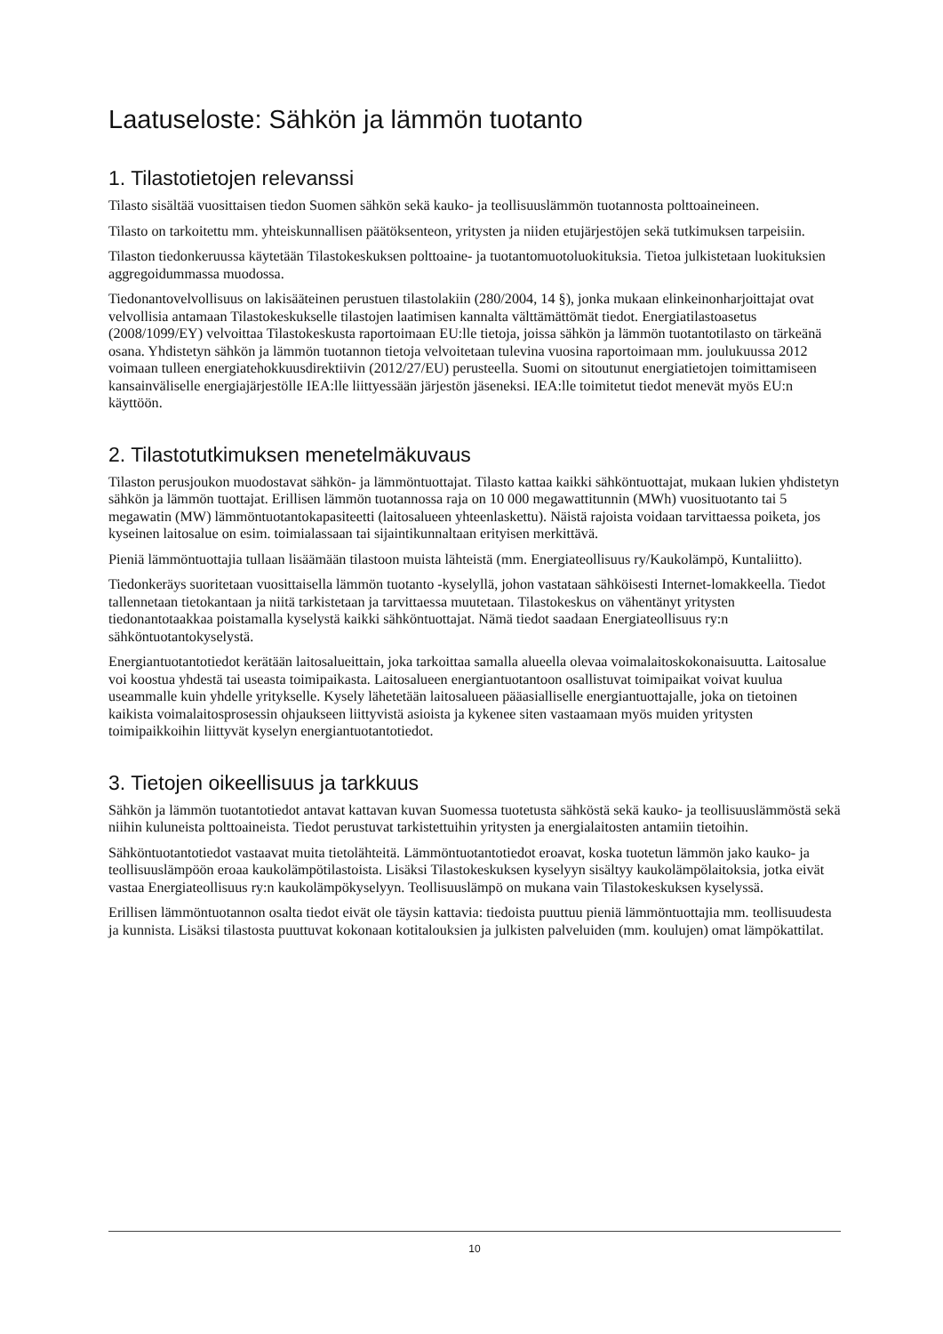Laatuseloste: Sähkön ja lämmön tuotanto
1. Tilastotietojen relevanssi
Tilasto sisältää vuosittaisen tiedon Suomen sähkön sekä kauko- ja teollisuuslämmön tuotannosta polttoaineineen.
Tilasto on tarkoitettu mm. yhteiskunnallisen päätöksenteon, yritysten ja niiden etujärjestöjen sekä tutkimuksen tarpeisiin.
Tilaston tiedonkeruussa käytetään Tilastokeskuksen polttoaine- ja tuotantomuotoluokituksia. Tietoa julkistetaan luokituksien aggregoidummassa muodossa.
Tiedonantovelvollisuus on lakisääteinen perustuen tilastolakiin (280/2004, 14 §), jonka mukaan elinkeinonharjoittajat ovat velvollisia antamaan Tilastokeskukselle tilastojen laatimisen kannalta välttämättömät tiedot. Energiatilastoasetus (2008/1099/EY) velvoittaa Tilastokeskusta raportoimaan EU:lle tietoja, joissa sähkön ja lämmön tuotantotilasto on tärkeänä osana. Yhdistetyn sähkön ja lämmön tuotannon tietoja velvoitetaan tulevina vuosina raportoimaan mm. joulukuussa 2012 voimaan tulleen energiatehokkuusdirektiivin (2012/27/EU) perusteella. Suomi on sitoutunut energiatietojen toimittamiseen kansainväliselle energiajärjestölle IEA:lle liittyessään järjestön jäseneksi. IEA:lle toimitetut tiedot menevät myös EU:n käyttöön.
2. Tilastotutkimuksen menetelmäkuvaus
Tilaston perusjoukon muodostavat sähkön- ja lämmöntuottajat. Tilasto kattaa kaikki sähköntuottajat, mukaan lukien yhdistetyn sähkön ja lämmön tuottajat. Erillisen lämmön tuotannossa raja on 10 000 megawattitunnin (MWh) vuosituotanto tai 5 megawatin (MW) lämmöntuotantokapasiteetti (laitosalueen yhteenlaskettu). Näistä rajoista voidaan tarvittaessa poiketa, jos kyseinen laitosalue on esim. toimialassaan tai sijaintikunnaltaan erityisen merkittävä.
Pieniä lämmöntuottajia tullaan lisäämään tilastoon muista lähteistä (mm. Energiateollisuus ry/Kaukolämpö, Kuntaliitto).
Tiedonkeräys suoritetaan vuosittaisella lämmön tuotanto -kyselyllä, johon vastataan sähköisesti Internet-lomakkeella. Tiedot tallennetaan tietokantaan ja niitä tarkistetaan ja tarvittaessa muutetaan. Tilastokeskus on vähentänyt yritysten tiedonantotaakkaa poistamalla kyselystä kaikki sähköntuottajat. Nämä tiedot saadaan Energiateollisuus ry:n sähköntuotantokyselystä.
Energiantuotantotiedot kerätään laitosalueittain, joka tarkoittaa samalla alueella olevaa voimalaitoskokonaisuutta. Laitosalue voi koostua yhdestä tai useasta toimipaikasta. Laitosalueen energiantuotantoon osallistuvat toimipaikat voivat kuulua useammalle kuin yhdelle yritykselle. Kysely lähetetään laitosalueen pääasialliselle energiantuottajalle, joka on tietoinen kaikista voimalaitosprosessin ohjaukseen liittyvistä asioista ja kykenee siten vastaamaan myös muiden yritysten toimipaikkoihin liittyvät kyselyn energiantuotantotiedot.
3. Tietojen oikeellisuus ja tarkkuus
Sähkön ja lämmön tuotantotiedot antavat kattavan kuvan Suomessa tuotetusta sähköstä sekä kauko- ja teollisuuslämmöstä sekä niihin kuluneista polttoaineista. Tiedot perustuvat tarkistettuihin yritysten ja energialaitosten antamiin tietoihin.
Sähköntuotantotiedot vastaavat muita tietolähteitä. Lämmöntuotantotiedot eroavat, koska tuotetun lämmön jako kauko- ja teollisuuslämpöön eroaa kaukolämpötilastoista. Lisäksi Tilastokeskuksen kyselyyn sisältyy kaukolämpölaitoksia, jotka eivät vastaa Energiateollisuus ry:n kaukolämpökyselyyn. Teollisuuslämpö on mukana vain Tilastokeskuksen kyselyssä.
Erillisen lämmöntuotannon osalta tiedot eivät ole täysin kattavia: tiedoista puuttuu pieniä lämmöntuottajia mm. teollisuudesta ja kunnista. Lisäksi tilastosta puuttuvat kokonaan kotitalouksien ja julkisten palveluiden (mm. koulujen) omat lämpökattilat.
10